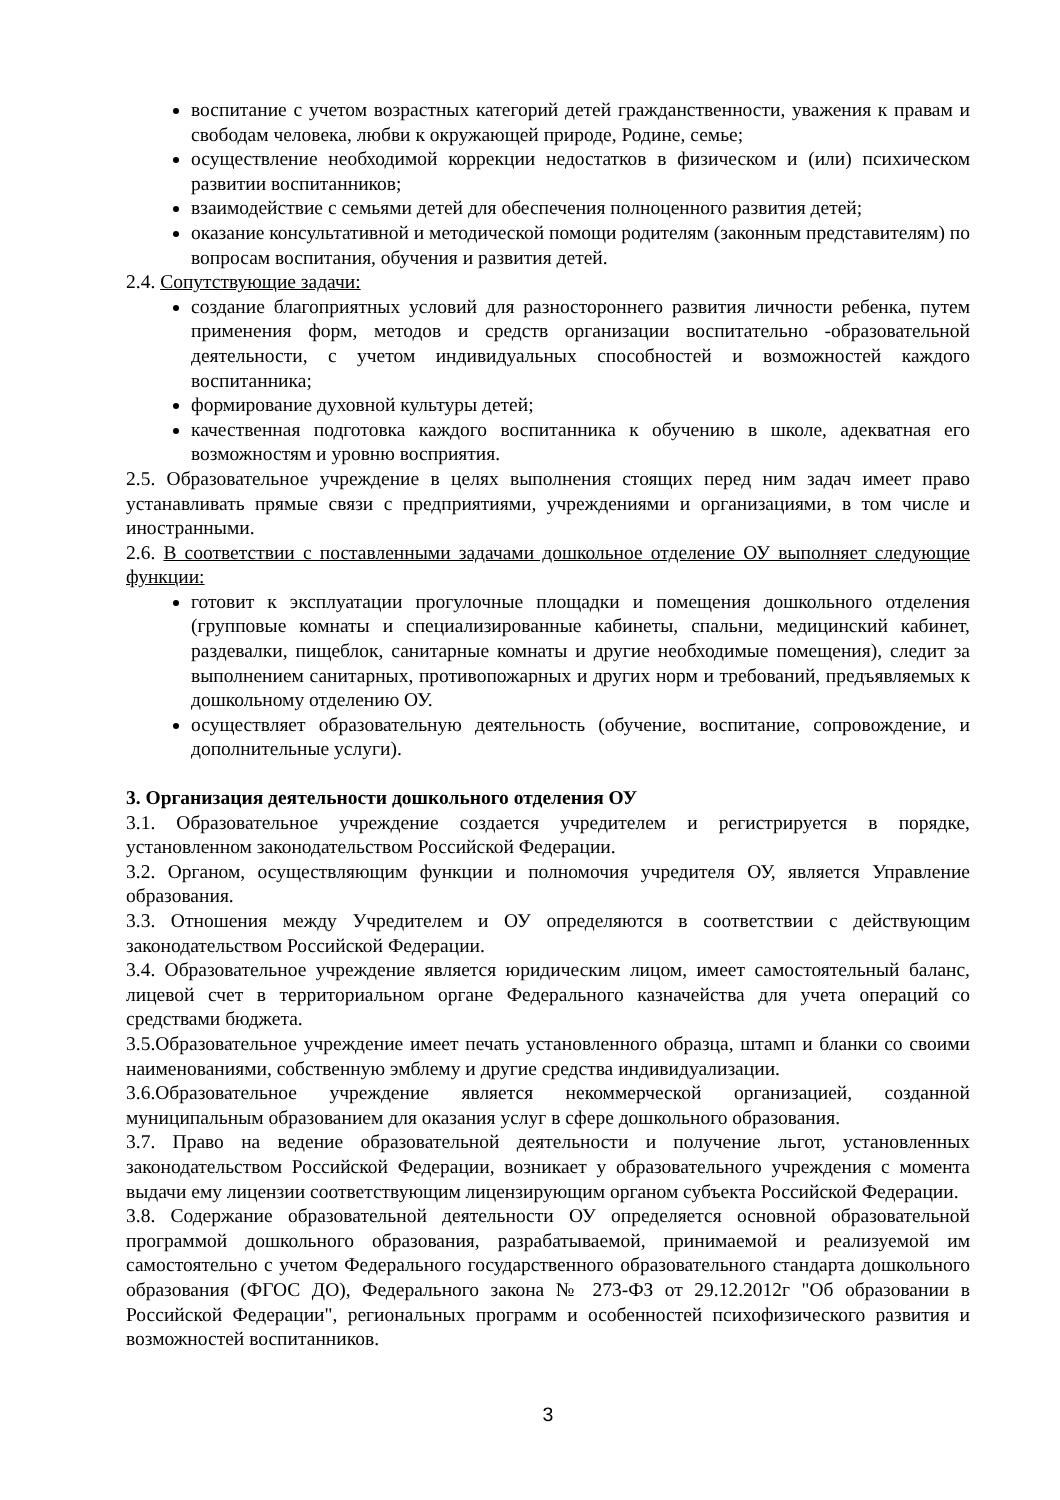воспитание с учетом возрастных категорий детей гражданственности, уважения к правам и свободам человека, любви к окружающей природе, Родине, семье;
осуществление необходимой коррекции недостатков в физическом и (или) психическом развитии воспитанников;
взаимодействие с семьями детей для обеспечения полноценного развития детей;
оказание консультативной и методической помощи родителям (законным представителям) по вопросам воспитания, обучения и развития детей.
2.4. Сопутствующие задачи:
создание благоприятных условий для разностороннего развития личности ребенка, путем применения форм, методов и средств организации воспитательно -образовательной деятельности, с учетом индивидуальных способностей и возможностей каждого воспитанника;
формирование духовной культуры детей;
качественная подготовка каждого воспитанника к обучению в школе, адекватная его возможностям и уровню восприятия.
2.5. Образовательное учреждение в целях выполнения стоящих перед ним задач имеет право устанавливать прямые связи с предприятиями, учреждениями и организациями, в том числе и иностранными.
2.6. В соответствии с поставленными задачами дошкольное отделение ОУ выполняет следующие функции:
готовит к эксплуатации прогулочные площадки и помещения дошкольного отделения (групповые комнаты и специализированные кабинеты, спальни, медицинский кабинет, раздевалки, пищеблок, санитарные комнаты и другие необходимые помещения), следит за выполнением санитарных, противопожарных и других норм и требований, предъявляемых к дошкольному отделению ОУ.
осуществляет образовательную деятельность (обучение, воспитание, сопровождение, и дополнительные услуги).
3. Организация деятельности дошкольного отделения ОУ
3.1. Образовательное учреждение создается учредителем и регистрируется в порядке, установленном законодательством Российской Федерации.
3.2. Органом, осуществляющим функции и полномочия учредителя ОУ, является Управление образования.
3.3. Отношения между Учредителем и ОУ определяются в соответствии с действующим законодательством Российской Федерации.
3.4. Образовательное учреждение является юридическим лицом, имеет самостоятельный баланс, лицевой счет в территориальном органе Федерального казначейства для учета операций со средствами бюджета.
3.5.Образовательное учреждение имеет печать установленного образца, штамп и бланки со своими наименованиями, собственную эмблему и другие средства индивидуализации.
3.6.Образовательное учреждение является некоммерческой организацией, созданной муниципальным образованием для оказания услуг в сфере дошкольного образования.
3.7. Право на ведение образовательной деятельности и получение льгот, установленных законодательством Российской Федерации, возникает у образовательного учреждения с момента выдачи ему лицензии соответствующим лицензирующим органом субъекта Российской Федерации.
3.8. Содержание образовательной деятельности ОУ определяется основной образовательной программой дошкольного образования, разрабатываемой, принимаемой и реализуемой им самостоятельно с учетом Федерального государственного образовательного стандарта дошкольного образования (ФГОС ДО), Федерального закона № 273-ФЗ от 29.12.2012г "Об образовании в Российской Федерации", региональных программ и особенностей психофизического развития и возможностей воспитанников.
3